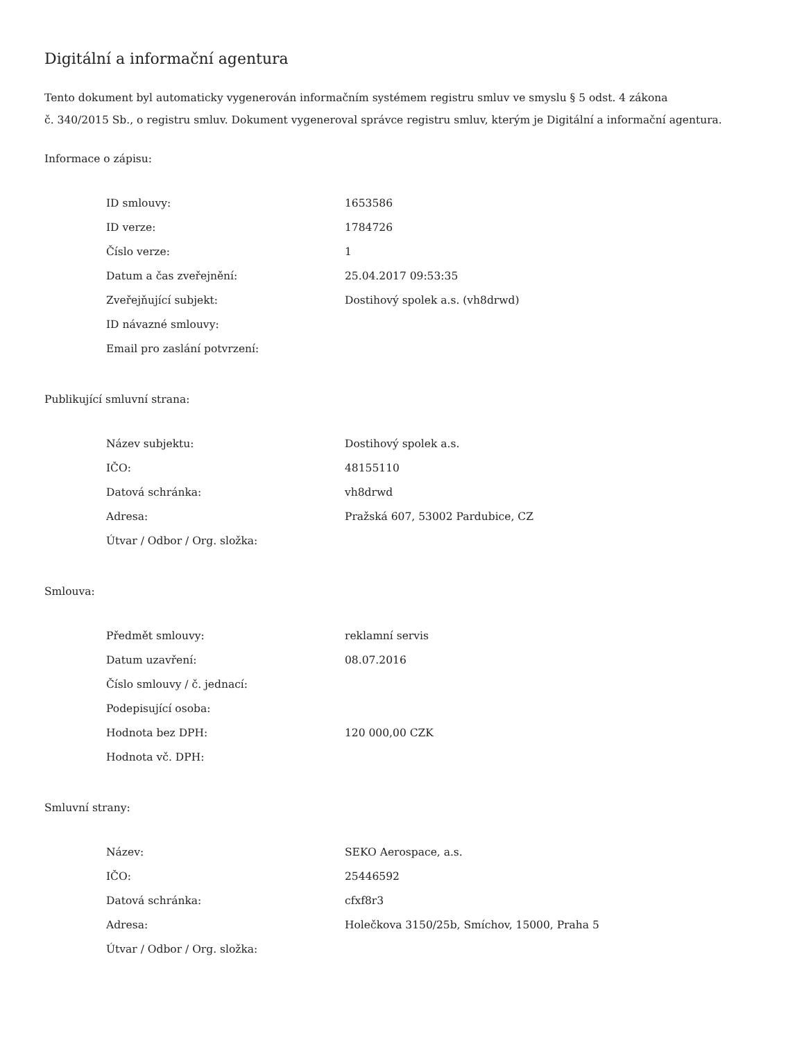Digitální a informační agentura
Tento dokument byl automaticky vygenerován informačním systémem registru smluv ve smyslu § 5 odst. 4 zákona
č. 340/2015 Sb., o registru smluv. Dokument vygeneroval správce registru smluv, kterým je Digitální a informační agentura.
Informace o zápisu:
| ID smlouvy: | 1653586 |
| ID verze: | 1784726 |
| Číslo verze: | 1 |
| Datum a čas zveřejnění: | 25.04.2017 09:53:35 |
| Zveřejňující subjekt: | Dostihový spolek a.s. (vh8drwd) |
| ID návazné smlouvy: | |
| Email pro zaslání potvrzení: | |
Publikující smluvní strana:
| Název subjektu: | Dostihový spolek a.s. |
| IČO: | 48155110 |
| Datová schránka: | vh8drwd |
| Adresa: | Pražská 607, 53002 Pardubice, CZ |
| Útvar / Odbor / Org. složka: | |
Smlouva:
| Předmět smlouvy: | reklamní servis |
| Datum uzavření: | 08.07.2016 |
| Číslo smlouvy / č. jednací: | |
| Podepisující osoba: | |
| Hodnota bez DPH: | 120 000,00 CZK |
| Hodnota vč. DPH: | |
Smluvní strany:
| Název: | SEKO Aerospace, a.s. |
| IČO: | 25446592 |
| Datová schránka: | cfxf8r3 |
| Adresa: | Holečkova 3150/25b, Smíchov, 15000, Praha 5 |
| Útvar / Odbor / Org. složka: | |